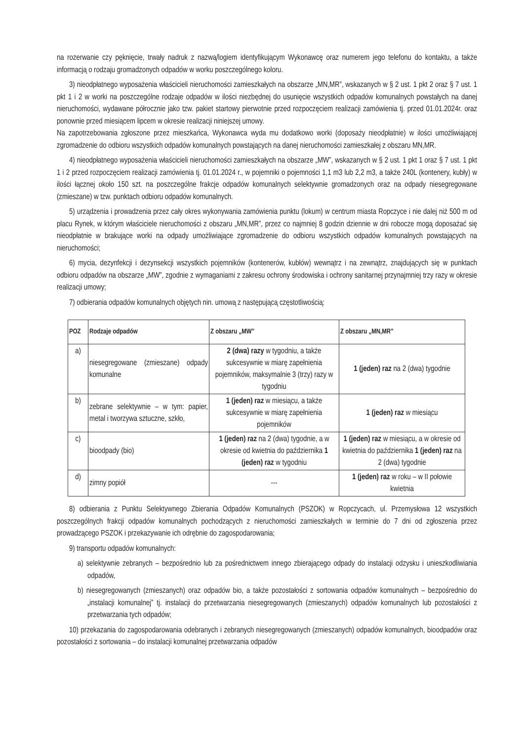na rozerwanie czy pęknięcie, trwały nadruk z nazwą/logiem identyfikującym Wykonawcę oraz numerem jego telefonu do kontaktu, a także informacją o rodzaju gromadzonych odpadów w worku poszczególnego koloru.
3) nieodpłatnego wyposażenia właścicieli nieruchomości zamieszkałych na obszarze „MN,MR”, wskazanych w § 2 ust. 1 pkt 2 oraz § 7 ust. 1 pkt 1 i 2 w worki na poszczególne rodzaje odpadów w ilości niezbędnej do usunięcie wszystkich odpadów komunalnych powstałych na danej nieruchomości, wydawane półrocznie jako tzw. pakiet startowy pierwotnie przed rozpoczęciem realizacji zamówienia tj. przed 01.01.2024r. oraz ponownie przed miesiącem lipcem w okresie realizacji niniejszej umowy.
Na zapotrzebowania zgłoszone przez mieszkańca, Wykonawca wyda mu dodatkowo worki (doposaży nieodpłatnie) w ilości umożliwiającej zgromadzenie do odbioru wszystkich odpadów komunalnych powstających na danej nieruchomości zamieszkałej z obszaru MN,MR.
4) nieodpłatnego wyposażenia właścicieli nieruchomości zamieszkałych na obszarze „MW”, wskazanych w § 2 ust. 1 pkt 1 oraz § 7 ust. 1 pkt 1 i 2 przed rozpoczęciem realizacji zamówienia tj. 01.01.2024 r., w pojemniki o pojemności 1,1 m3 lub 2,2 m3, a także 240L (kontenery, kubły) w ilości łącznej około 150 szt. na poszczególne frakcje odpadów komunalnych selektywnie gromadzonych oraz na odpady niesegregowane (zmieszane) w tzw. punktach odbioru odpadów komunalnych.
5) urządzenia i prowadzenia przez cały okres wykonywania zamówienia punktu (lokum) w centrum miasta Ropczyce i nie dalej niż 500 m od placu Rynek, w którym właściciele nieruchomości z obszaru „MN,MR”, przez co najmniej 8 godzin dziennie w dni robocze mogą doposażać się nieodpłatnie w brakujące worki na odpady umożliwiające zgromadzenie do odbioru wszystkich odpadów komunalnych powstających na nieruchomości;
6) mycia, dezynfekcji i dezynsekcji wszystkich pojemników (kontenerów, kubłów) wewnątrz i na zewnątrz, znajdujących się w punktach odbioru odpadów na obszarze „MW”, zgodnie z wymaganiami z zakresu ochrony środowiska i ochrony sanitarnej przynajmniej trzy razy w okresie realizacji umowy;
7) odbierania odpadów komunalnych objętych nin. umową z następującą częstotliwością:
| POZ | Rodzaje odpadów | Z obszaru „MW” | Z obszaru „MN,MR” |
| --- | --- | --- | --- |
| a) | niesegregowane (zmieszane) odpady komunalne | 2 (dwa) razy w tygodniu, a także sukcesywnie w miarę zapełnienia pojemników, maksymalnie 3 (trzy) razy w tygodniu | 1 (jeden) raz na 2 (dwa) tygodnie |
| b) | zebrane selektywnie – w tym: papier, metal i tworzywa sztuczne, szkło, | 1 (jeden) raz w miesiącu, a także sukcesywnie w miarę zapełnienia pojemników | 1 (jeden) raz w miesiącu |
| c) | bioodpady (bio) | 1 (jeden) raz na 2 (dwa) tygodnie, a w okresie od kwietnia do października 1 (jeden) raz w tygodniu | 1 (jeden) raz w miesiącu, a w okresie od kwietnia do października 1 (jeden) raz na 2 (dwa) tygodnie |
| d) | zimny popiół | --- | 1 (jeden) raz w roku – w II połowie kwietnia |
8) odbierania z Punktu Selektywnego Zbierania Odpadów Komunalnych (PSZOK) w Ropczycach, ul. Przemysłowa 12 wszystkich poszczególnych frakcji odpadów komunalnych pochodzących z nieruchomości zamieszkałych w terminie do 7 dni od zgłoszenia przez prowadzącego PSZOK i przekazywanie ich odrębnie do zagospodarowania;
9) transportu odpadów komunalnych:
a) selektywnie zebranych – bezpośrednio lub za pośrednictwem innego zbierającego odpady do instalacji odzysku i unieszkodliwiania odpadów,
b) niesegregowanych (zmieszanych) oraz odpadów bio, a także pozostałości z sortowania odpadów komunalnych – bezpośrednio do „instalacji komunalnej” tj. instalacji do przetwarzania niesegregowanych (zmieszanych) odpadów komunalnych lub pozostałości z przetwarzania tych odpadów;
10) przekazania do zagospodarowania odebranych i zebranych niesegregowanych (zmieszanych) odpadów komunalnych, bioodpadów oraz pozostałości z sortowania – do instalacji komunalnej przetwarzania odpadów